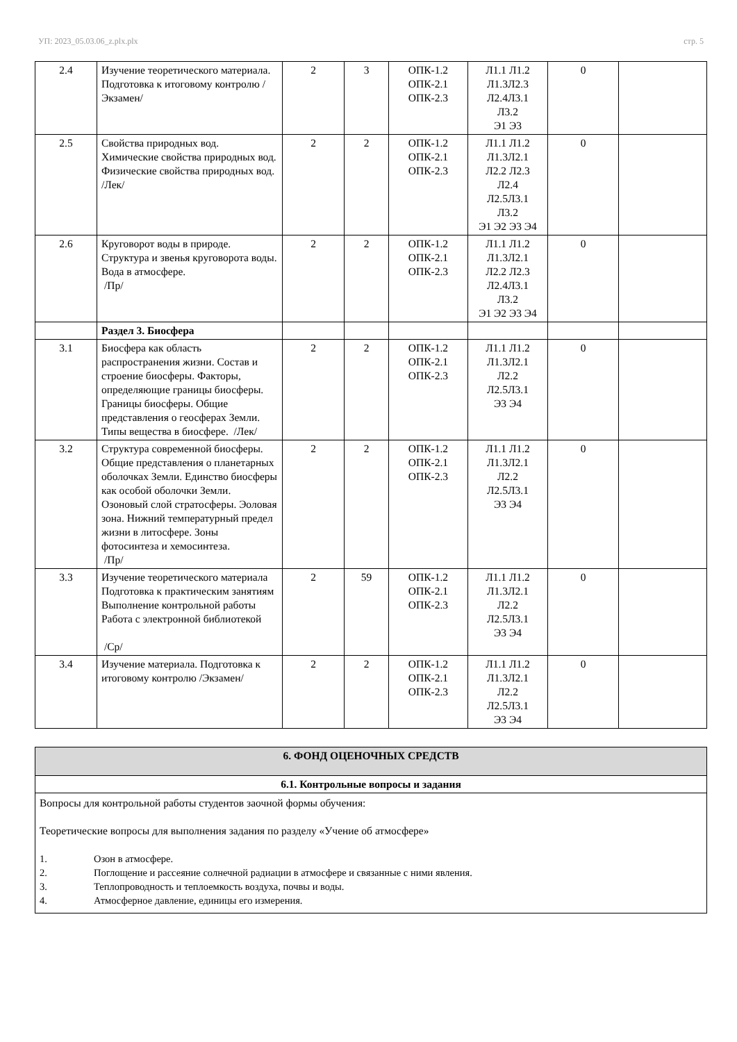УП: 2023_05.03.06_z.plx.plx стр. 5
| 2.4 | Изучение теоретического материала. Подготовка к итоговому контролю /Экзамен/ | 2 | 3 | ОПК-1.2 ОПК-2.1 ОПК-2.3 | Л1.1 Л1.2 Л1.3Л2.3 Л2.4Л3.1 Л3.2 Э1 Э3 | 0 | |
| 2.5 | Свойства природных вод. Химические свойства природных вод. Физические свойства природных вод. /Лек/ | 2 | 2 | ОПК-1.2 ОПК-2.1 ОПК-2.3 | Л1.1 Л1.2 Л1.3Л2.1 Л2.2 Л2.3 Л2.4 Л2.5Л3.1 Л3.2 Э1 Э2 Э3 Э4 | 0 | |
| 2.6 | Круговорот воды в природе. Структура и звенья круговорота воды. Вода в атмосфере. /Пр/ | 2 | 2 | ОПК-1.2 ОПК-2.1 ОПК-2.3 | Л1.1 Л1.2 Л1.3Л2.1 Л2.2 Л2.3 Л2.4Л3.1 Л3.2 Э1 Э2 Э3 Э4 | 0 | |
| | Раздел 3. Биосфера | | | | | | |
| 3.1 | Биосфера как область распространения жизни. Состав и строение биосферы. Факторы, определяющие границы биосферы. Границы биосферы. Общие представления о геосферах Земли. Типы вещества в биосфере. /Лек/ | 2 | 2 | ОПК-1.2 ОПК-2.1 ОПК-2.3 | Л1.1 Л1.2 Л1.3Л2.1 Л2.2 Л2.5Л3.1 Э3 Э4 | 0 | |
| 3.2 | Структура современной биосферы. Общие представления о планетарных оболочках Земли. Единство биосферы как особой оболочки Земли. Озоновый слой стратосферы. Эоловая зона. Нижний температурный предел жизни в литосфере. Зоны фотосинтеза и хемосинтеза. /Пр/ | 2 | 2 | ОПК-1.2 ОПК-2.1 ОПК-2.3 | Л1.1 Л1.2 Л1.3Л2.1 Л2.2 Л2.5Л3.1 Э3 Э4 | 0 | |
| 3.3 | Изучение теоретического материала Подготовка к практическим занятиям Выполнение контрольной работы Работа с электронной библиотекой /Ср/ | 2 | 59 | ОПК-1.2 ОПК-2.1 ОПК-2.3 | Л1.1 Л1.2 Л1.3Л2.1 Л2.2 Л2.5Л3.1 Э3 Э4 | 0 | |
| 3.4 | Изучение материала. Подготовка к итоговому контролю /Экзамен/ | 2 | 2 | ОПК-1.2 ОПК-2.1 ОПК-2.3 | Л1.1 Л1.2 Л1.3Л2.1 Л2.2 Л2.5Л3.1 Э3 Э4 | 0 | |
| 6. ФОНД ОЦЕНОЧНЫХ СРЕДСТВ |
| 6.1. Контрольные вопросы и задания |
| Вопросы для контрольной работы студентов заочной формы обучения: Теоретические вопросы для выполнения задания по разделу «Учение об атмосфере» 1. Озон в атмосфере. 2. Поглощение и рассеяние солнечной радиации в атмосфере и связанные с ними явления. 3. Теплопроводность и теплоемкость воздуха, почвы и воды. 4. Атмосферное давление, единицы его измерения. |